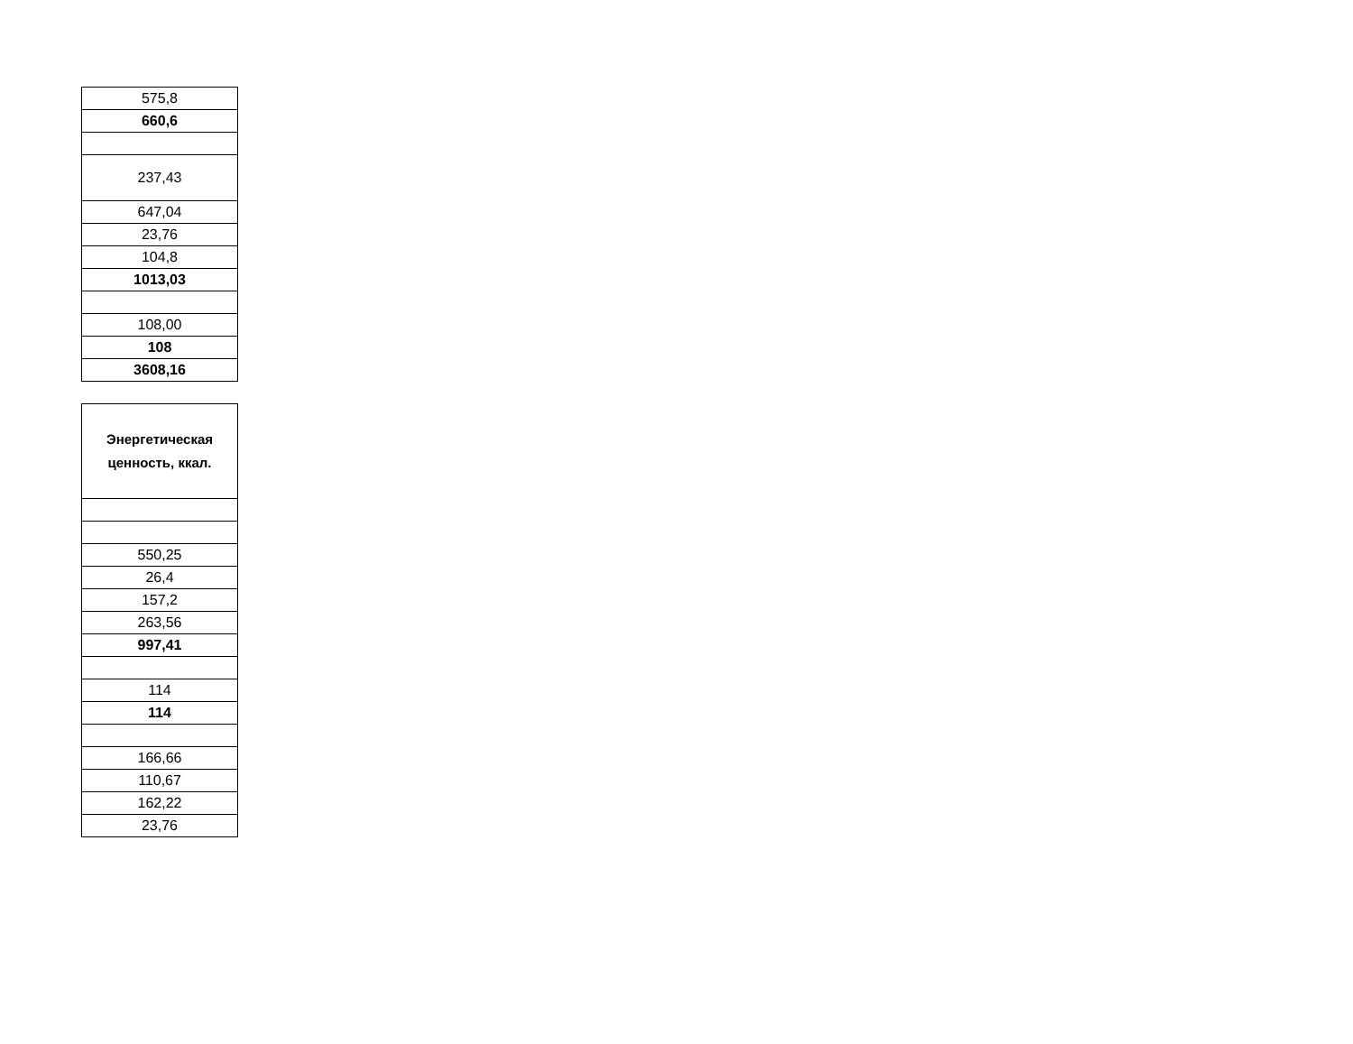| 575,8 |
| 660,6 |
| 237,43 |
| 647,04 |
| 23,76 |
| 104,8 |
| 1013,03 |
| 108,00 |
| 108 |
| 3608,16 |
| Энергетическая ценность, ккал. |
| --- |
| 550,25 |
| 26,4 |
| 157,2 |
| 263,56 |
| 997,41 |
| 114 |
| 114 |
| 166,66 |
| 110,67 |
| 162,22 |
| 23,76 |